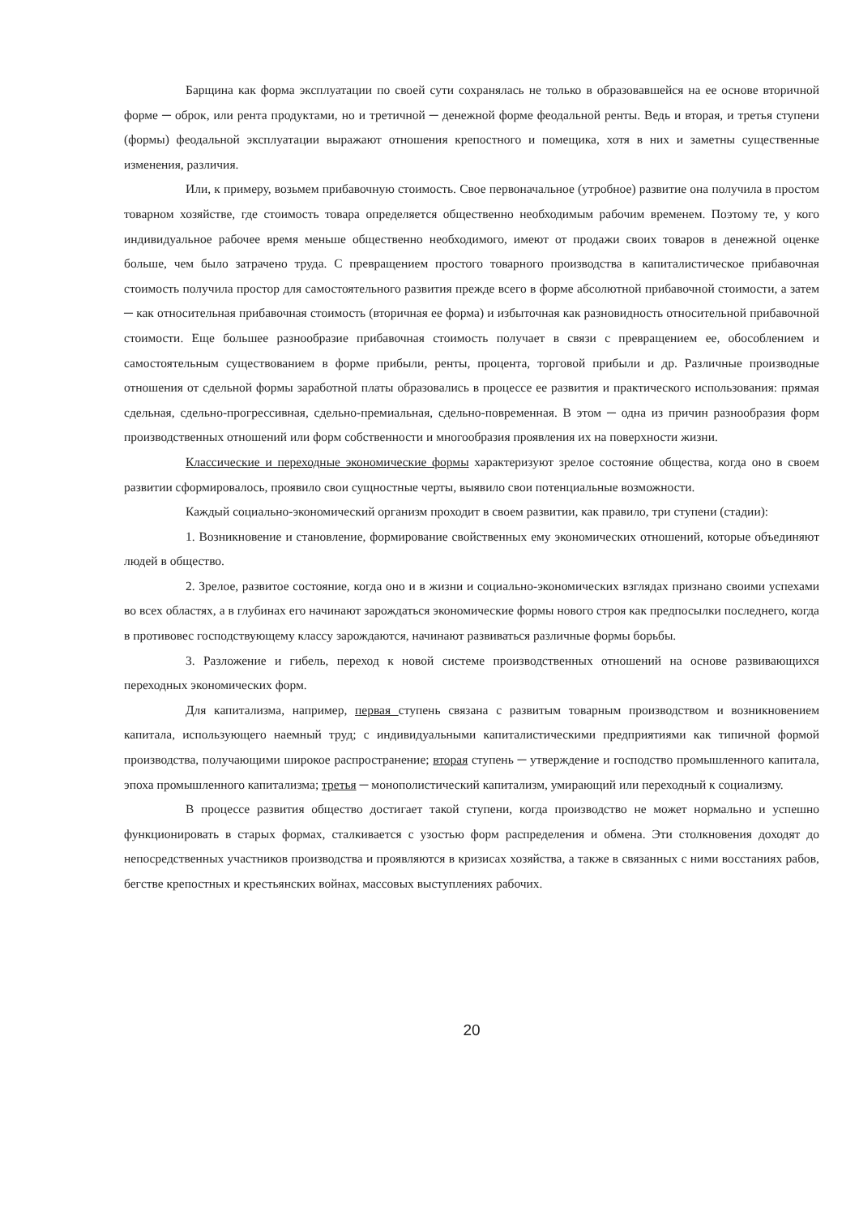Барщина как форма эксплуатации по своей сути сохранялась не только в образовавшейся на ее основе вторичной форме ─ оброк, или рента продуктами, но и третичной ─ денежной форме феодальной ренты. Ведь и вторая, и третья ступени (формы) феодальной эксплуатации выражают отношения крепостного и помещика, хотя в них и заметны существенные изменения, различия.
Или, к примеру, возьмем прибавочную стоимость. Свое первоначальное (утробное) развитие она получила в простом товарном хозяйстве, где стоимость товара определяется общественно необходимым рабочим временем. Поэтому те, у кого индивидуальное рабочее время меньше общественно необходимого, имеют от продажи своих товаров в денежной оценке больше, чем было затрачено труда. С превращением простого товарного производства в капиталистическое прибавочная стоимость получила простор для самостоятельного развития прежде всего в форме абсолютной прибавочной стоимости, а затем ─ как относительная прибавочная стоимость (вторичная ее форма) и избыточная как разновидность относительной прибавочной стоимости. Еще большее разнообразие прибавочная стоимость получает в связи с превращением ее, обособлением и самостоятельным существованием в форме прибыли, ренты, процента, торговой прибыли и др. Различные производные отношения от сдельной формы заработной платы образовались в процессе ее развития и практического использования: прямая сдельная, сдельно-прогрессивная, сдельно-премиальная, сдельно-повременная. В этом ─ одна из причин разнообразия форм производственных отношений или форм собственности и многообразия проявления их на поверхности жизни.
Классические и переходные экономические формы характеризуют зрелое состояние общества, когда оно в своем развитии сформировалось, проявило свои сущностные черты, выявило свои потенциальные возможности.
Каждый социально-экономический организм проходит в своем развитии, как правило, три ступени (стадии):
1. Возникновение и становление, формирование свойственных ему экономических отношений, которые объединяют людей в общество.
2. Зрелое, развитое состояние, когда оно и в жизни и социально-экономических взглядах признано своими успехами во всех областях, а в глубинах его начинают зарождаться экономические формы нового строя как предпосылки последнего, когда в противовес господствующему классу зарождаются, начинают развиваться различные формы борьбы.
3. Разложение и гибель, переход к новой системе производственных отношений на основе развивающихся переходных экономических форм.
Для капитализма, например, первая ступень связана с развитым товарным производством и возникновением капитала, использующего наемный труд; с индивидуальными капиталистическими предприятиями как типичной формой производства, получающими широкое распространение; вторая ступень ─ утверждение и господство промышленного капитала, эпоха промышленного капитализма; третья ─ монополистический капитализм, умирающий или переходный к социализму.
В процессе развития общество достигает такой ступени, когда производство не может нормально и успешно функционировать в старых формах, сталкивается с узостью форм распределения и обмена. Эти столкновения доходят до непосредственных участников производства и проявляются в кризисах хозяйства, а также в связанных с ними восстаниях рабов, бегстве крепостных и крестьянских войнах, массовых выступлениях рабочих.
20